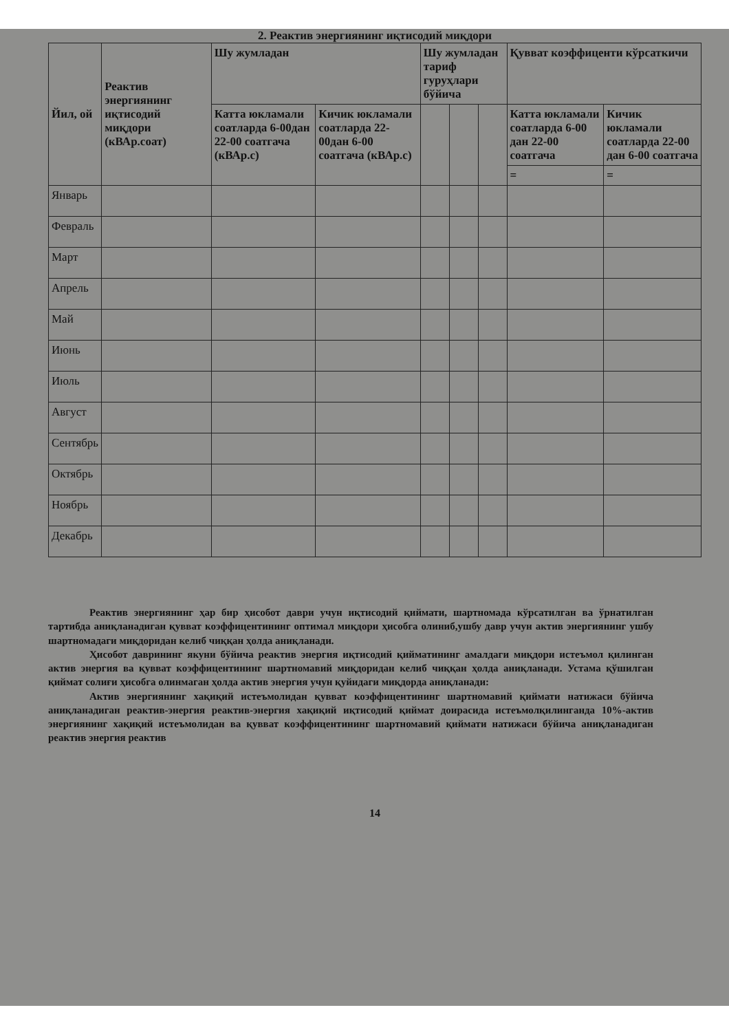2. Реактив энергиянинг иқтисодий миқдори
| Йил, ой | Реактив энергиянинг иқтисодий миқдори (кВАр.соат) | Шу жумладан | | Шу жумладан тариф гуруҳлари бўйича | | | Қувват коэффиценти кўрсаткичи | |
| --- | --- | --- | --- | --- | --- | --- | --- | --- |
| | | Катта юкламали соатларда 6-00дан 22-00 соатгача (кВАр.с) | Кичик юкламали соатларда 22-00дан 6-00 соатгача (кВАр.с) | | | | Катта юкламали соатларда 6-00 дан 22-00 соатгача | Кичик юкламали соатларда 22-00 дан 6-00 соатгача |
| | | | | | | | = | = |
| Январь | | | | | | | | |
| Февраль | | | | | | | | |
| Март | | | | | | | | |
| Апрель | | | | | | | | |
| Май | | | | | | | | |
| Июнь | | | | | | | | |
| Июль | | | | | | | | |
| Август | | | | | | | | |
| Сентябрь | | | | | | | | |
| Октябрь | | | | | | | | |
| Ноябрь | | | | | | | | |
| Декабрь | | | | | | | | |
Реактив энергиянинг ҳар бир ҳисобот даври учун иқтисодий қиймати, шартномада кўрсатилган ва ўрнатилган тартибда аниқланадиган қувват коэффицентининг оптимал миқдори ҳисобга олиниб,ушбу давр учун актив энергиянинг ушбу шартномадаги миқдоридан келиб чиққан ҳолда аниқланади.
Ҳисобот даврининг якуни бўйича реактив энергия иқтисодий қийматининг амалдаги миқдори истеъмол қилинган актив энергия ва қувват коэффицентининг шартномавий миқдоридан келиб чиққан ҳолда аниқланади. Устама қўшилган қиймат солиғи ҳисобга олинмаган ҳолда актив энергия учун қуйидаги миқдорда аниқланади:
Актив энергиянинг хақиқий истеъмолидан қувват коэффицентининг шартномавий қиймати натижаси бўйича аниқланадиган реактив-энергия реактив-энергия хақиқий иқтисодий қиймат доирасида истеъмолқилинганда 10%-актив энергиянинг хақиқий истеъмолидан ва қувват коэффицентининг шартномавий қиймати натижаси бўйича аниқланадиган реактив энергия реактив
14